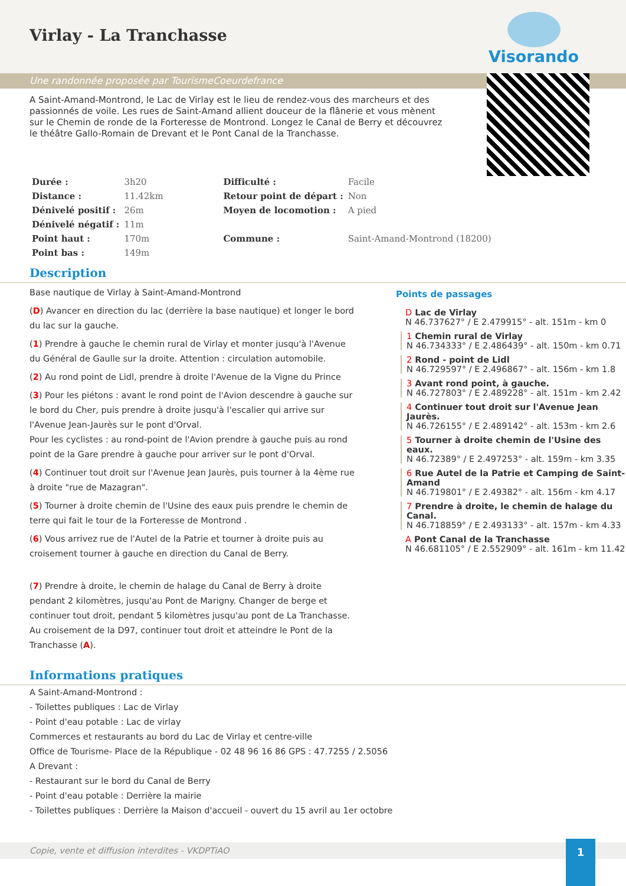Virlay - La Tranchasse
Visorando
Une randonnée proposée par TourismeCoeurdefrance
A Saint-Amand-Montrond, le Lac de Virlay est le lieu de rendez-vous des marcheurs et des passionnés de voile. Les rues de Saint-Amand allient douceur de la flânerie et vous mènent sur le Chemin de ronde de la Forteresse de Montrond. Longez le Canal de Berry et découvrez le théâtre Gallo-Romain de Drevant et le Pont Canal de la Tranchasse.
| Durée : | 3h20 | Difficulté : | Facile |
| Distance : | 11.42km | Retour point de départ : | Non |
| Dénivelé positif : | 26m | Moyen de locomotion : | A pied |
| Dénivelé négatif : | 11m | | |
| Point haut : | 170m | Commune : | Saint-Amand-Montrond (18200) |
| Point bas : | 149m | | |
Description
Base nautique de Virlay à Saint-Amand-Montrond
(D) Avancer en direction du lac (derrière la base nautique) et longer le bord du lac sur la gauche.
(1) Prendre à gauche le chemin rural de Virlay et monter jusqu'à l'Avenue du Général de Gaulle sur la droite. Attention : circulation automobile.
(2) Au rond point de Lidl, prendre à droite l'Avenue de la Vigne du Prince
(3) Pour les piétons : avant le rond point de l'Avion descendre à gauche sur le bord du Cher, puis prendre à droite jusqu'à l'escalier qui arrive sur l'Avenue Jean-Jaurès sur le pont d'Orval.
Pour les cyclistes : au rond-point de l'Avion prendre à gauche puis au rond point de la Gare prendre à gauche pour arriver sur le pont d'Orval.
(4) Continuer tout droit sur l'Avenue Jean Jaurès, puis tourner à la 4ème rue à droite "rue de Mazagran".
(5) Tourner à droite chemin de l'Usine des eaux puis prendre le chemin de terre qui fait le tour de la Forteresse de Montrond .
(6) Vous arrivez rue de l'Autel de la Patrie et tourner à droite puis au croisement tourner à gauche en direction du Canal de Berry.
(7) Prendre à droite, le chemin de halage du Canal de Berry à droite pendant 2 kilomètres, jusqu'au Pont de Marigny. Changer de berge et continuer tout droit, pendant 5 kilomètres jusqu'au pont de La Tranchasse. Au croisement de la D97, continuer tout droit et atteindre le Pont de la Tranchasse (A).
Points de passages
D Lac de Virlay
N 46.737627° / E 2.479915° - alt. 151m - km 0
1 Chemin rural de Virlay
N 46.734333° / E 2.486439° - alt. 150m - km 0.71
2 Rond - point de Lidl
N 46.729597° / E 2.496867° - alt. 156m - km 1.8
3 Avant rond point, à gauche.
N 46.727803° / E 2.489228° - alt. 151m - km 2.42
4 Continuer tout droit sur l'Avenue Jean Jaurès.
N 46.726155° / E 2.489142° - alt. 153m - km 2.6
5 Tourner à droite chemin de l'Usine des eaux.
N 46.72389° / E 2.497253° - alt. 159m - km 3.35
6 Rue Autel de la Patrie et Camping de Saint-Amand
N 46.719801° / E 2.49382° - alt. 156m - km 4.17
7 Prendre à droite, le chemin de halage du Canal.
N 46.718859° / E 2.493133° - alt. 157m - km 4.33
A Pont Canal de la Tranchasse
N 46.681105° / E 2.552909° - alt. 161m - km 11.42
Informations pratiques
A Saint-Amand-Montrond :
- Toilettes publiques : Lac de Virlay
- Point d'eau potable : Lac de virlay
Commerces et restaurants au bord du Lac de Virlay et centre-ville
Office de Tourisme- Place de la République - 02 48 96 16 86 GPS : 47.7255 / 2.5056
A Drevant :
- Restaurant sur le bord du Canal de Berry
- Point d'eau potable : Derrière la mairie
- Toilettes publiques : Derrière la Maison d'accueil - ouvert du 15 avril au 1er octobre
Copie, vente et diffusion interdites - VKDPTiAO
1